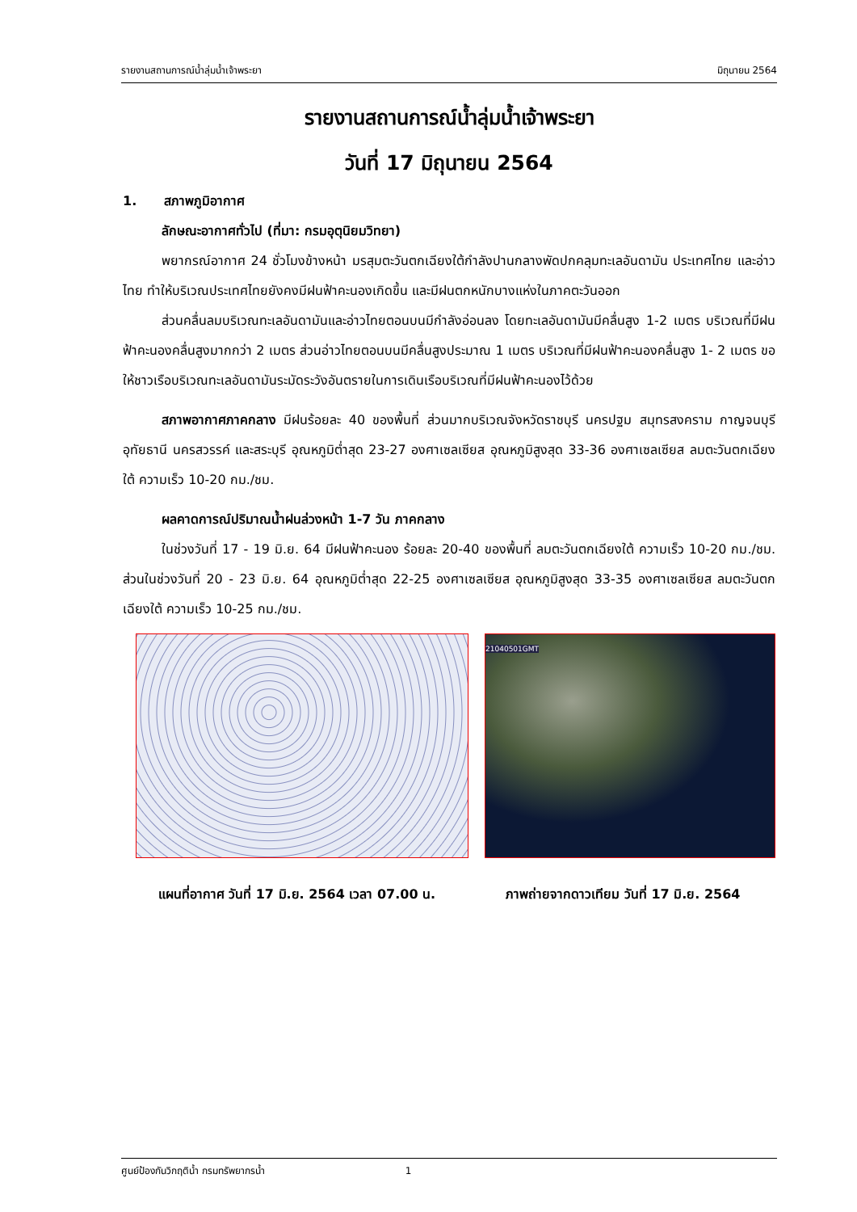รายงานสถานการณ์น้ำลุ่มน้ำเจ้าพระยา มิถุนายน 2564
รายงานสถานการณ์น้ำลุ่มน้ำเจ้าพระยา
วันที่ 17 มิถุนายน 2564
1. สภาพภูมิอากาศ
ลักษณะอากาศทั่วไป (ที่มา: กรมอุตุนิยมวิทยา)
พยากรณ์อากาศ 24 ชั่วโมงข้างหน้า มรสุมตะวันตกเฉียงใต้กำลังปานกลางพัดปกคลุมทะเลอันดามัน ประเทศไทย และอ่าวไทย ทำให้บริเวณประเทศไทยยังคงมีฝนฟ้าคะนองเกิดขึ้น และมีฝนตกหนักบางแห่งในภาคตะวันออก
ส่วนคลื่นลมบริเวณทะเลอันดามันและอ่าวไทยตอนบนมีกำลังอ่อนลง โดยทะเลอันดามันมีคลื่นสูง 1-2 เมตร บริเวณที่มีฝนฟ้าคะนองคลื่นสูงมากกว่า 2 เมตร ส่วนอ่าวไทยตอนบนมีคลื่นสูงประมาณ 1 เมตร บริเวณที่มีฝนฟ้าคะนองคลื่นสูง 1- 2 เมตร ขอให้ชาวเรือบริเวณทะเลอันดามันระมัดระวังอันตรายในการเดินเรือบริเวณที่มีฝนฟ้าคะนองไว้ด้วย
สภาพอากาศภาคกลาง มีฝนร้อยละ 40 ของพื้นที่ ส่วนมากบริเวณจังหวัดราชบุรี นครปฐม สมุทรสงคราม กาญจนบุรี อุทัยธานี นครสวรรค์ และสระบุรี อุณหภูมิต่ำสุด 23-27 องศาเซลเซียส อุณหภูมิสูงสุด 33-36 องศาเซลเซียส ลมตะวันตกเฉียงใต้ ความเร็ว 10-20 กม./ชม.
ผลคาดการณ์ปริมาณน้ำฝนล่วงหน้า 1-7 วัน ภาคกลาง
ในช่วงวันที่ 17 - 19 มิ.ย. 64 มีฝนฟ้าคะนอง ร้อยละ 20-40 ของพื้นที่ ลมตะวันตกเฉียงใต้ ความเร็ว 10-20 กม./ชม. ส่วนในช่วงวันที่ 20 - 23 มิ.ย. 64 อุณหภูมิต่ำสุด 22-25 องศาเซลเซียส อุณหภูมิสูงสุด 33-35 องศาเซลเซียส ลมตะวันตกเฉียงใต้ ความเร็ว 10-25 กม./ชม.
21040501GMT
แผนที่อากาศ วันที่ 17 มิ.ย. 2564 เวลา 07.00 น. ภาพถ่ายจากดาวเทียม วันที่ 17 มิ.ย. 2564
ศูนย์ป้องกันวิกฤติน้ำ กรมทรัพยากรน้ำ 1